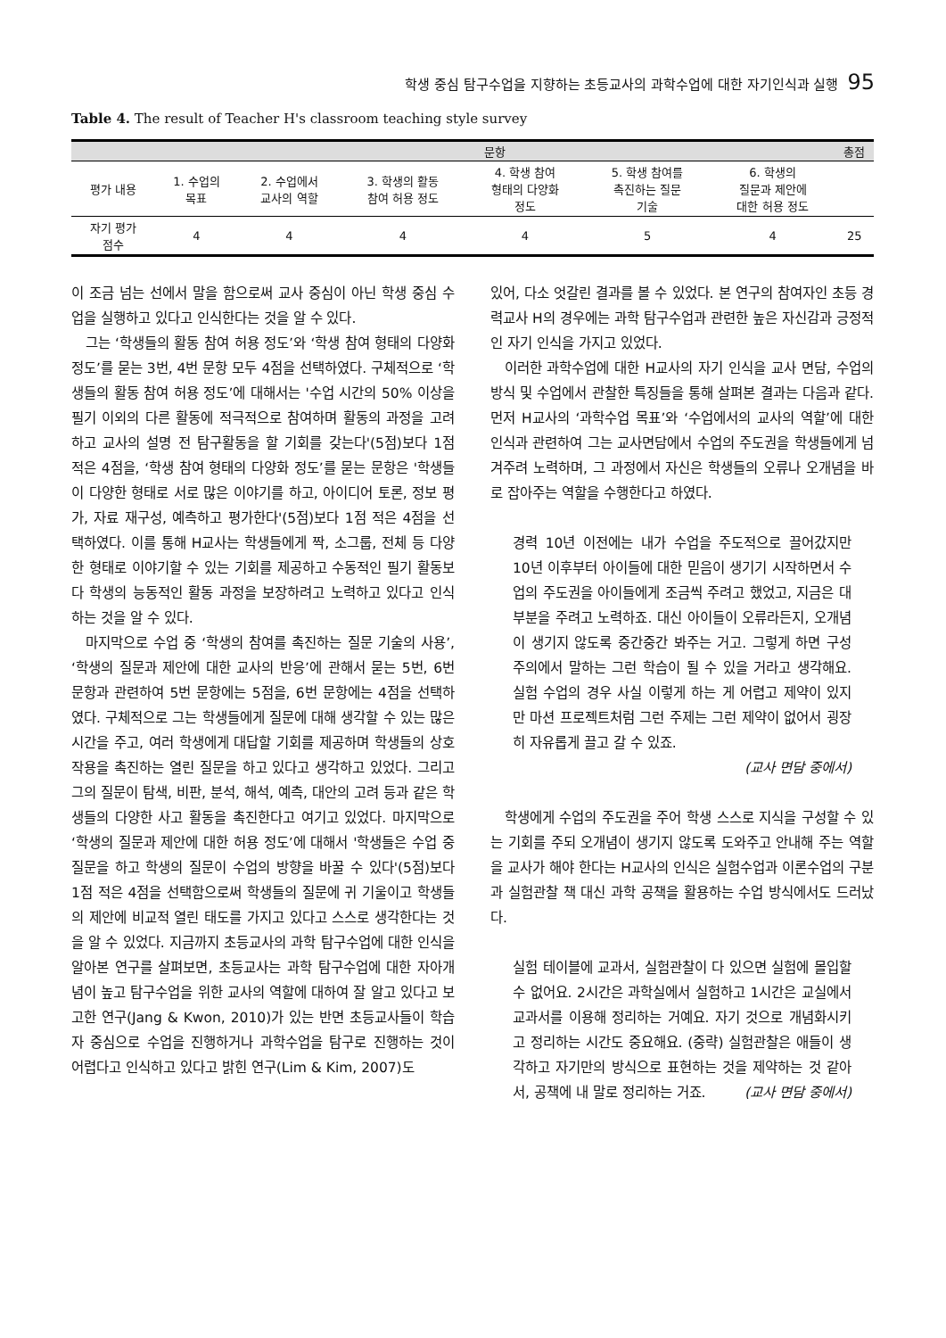학생 중심 탐구수업을 지향하는 초등교사의 과학수업에 대한 자기인식과 실행 95
Table 4. The result of Teacher H's classroom teaching style survey
| | 문항 | | | | | | 총점 |
| --- | --- | --- | --- | --- | --- | --- | --- |
| 평가 내용 | 1. 수업의 목표 | 2. 수업에서 교사의 역할 | 3. 학생의 활동 참여 허용 정도 | 4. 학생 참여 형태의 다양화 정도 | 5. 학생 참여를 촉진하는 질문 기술 | 6. 학생의 질문과 제안에 대한 허용 정도 | |
| 자기 평가 점수 | 4 | 4 | 4 | 4 | 5 | 4 | 25 |
이 조금 넘는 선에서 말을 함으로써 교사 중심이 아닌 학생 중심 수업을 실행하고 있다고 인식한다는 것을 알 수 있다.
그는 ‘학생들의 활동 참여 허용 정도’와 ‘학생 참여 형태의 다양화 정도’를 묻는 3번, 4번 문항 모두 4점을 선택하였다. 구체적으로 ‘학생들의 활동 참여 허용 정도’에 대해서는 '수업 시간의 50% 이상을 필기 이외의 다른 활동에 적극적으로 참여하며 활동의 과정을 고려하고 교사의 설명 전 탐구활동을 할 기회를 갖는다'(5점)보다 1점 적은 4점을, ‘학생 참여 형태의 다양화 정도’를 묻는 문항은 '학생들이 다양한 형태로 서로 많은 이야기를 하고, 아이디어 토론, 정보 평가, 자료 재구성, 예측하고 평가한다'(5점)보다 1점 적은 4점을 선택하였다. 이를 통해 H교사는 학생들에게 짝, 소그룹, 전체 등 다양한 형태로 이야기할 수 있는 기회를 제공하고 수동적인 필기 활동보다 학생의 능동적인 활동 과정을 보장하려고 노력하고 있다고 인식하는 것을 알 수 있다.
마지막으로 수업 중 ‘학생의 참여를 촉진하는 질문 기술의 사용’, ‘학생의 질문과 제안에 대한 교사의 반응’에 관해서 묻는 5번, 6번 문항과 관련하여 5번 문항에는 5점을, 6번 문항에는 4점을 선택하였다. 구체적으로 그는 학생들에게 질문에 대해 생각할 수 있는 많은 시간을 주고, 여러 학생에게 대답할 기회를 제공하며 학생들의 상호작용을 촉진하는 열린 질문을 하고 있다고 생각하고 있었다. 그리고 그의 질문이 탐색, 비판, 분석, 해석, 예측, 대안의 고려 등과 같은 학생들의 다양한 사고 활동을 촉진한다고 여기고 있었다. 마지막으로 ‘학생의 질문과 제안에 대한 허용 정도’에 대해서 '학생들은 수업 중 질문을 하고 학생의 질문이 수업의 방향을 바꿀 수 있다'(5점)보다 1점 적은 4점을 선택함으로써 학생들의 질문에 귀 기울이고 학생들의 제안에 비교적 열린 태도를 가지고 있다고 스스로 생각한다는 것을 알 수 있었다. 지금까지 초등교사의 과학 탐구수업에 대한 인식을 알아본 연구를 살펴보면, 초등교사는 과학 탐구수업에 대한 자아개념이 높고 탐구수업을 위한 교사의 역할에 대하여 잘 알고 있다고 보고한 연구(Jang & Kwon, 2010)가 있는 반면 초등교사들이 학습자 중심으로 수업을 진행하거나 과학수업을 탐구로 진행하는 것이 어렵다고 인식하고 있다고 밝힌 연구(Lim & Kim, 2007)도
있어, 다소 엇갈린 결과를 볼 수 있었다. 본 연구의 참여자인 초등 경력교사 H의 경우에는 과학 탐구수업과 관련한 높은 자신감과 긍정적인 자기 인식을 가지고 있었다.
이러한 과학수업에 대한 H교사의 자기 인식을 교사 면담, 수업의 방식 및 수업에서 관찰한 특징들을 통해 살펴본 결과는 다음과 같다. 먼저 H교사의 ‘과학수업 목표’와 ‘수업에서의 교사의 역할’에 대한 인식과 관련하여 그는 교사면담에서 수업의 주도권을 학생들에게 넘겨주려 노력하며, 그 과정에서 자신은 학생들의 오류나 오개념을 바로 잡아주는 역할을 수행한다고 하였다.
경력 10년 이전에는 내가 수업을 주도적으로 끌어갔지만 10년 이후부터 아이들에 대한 믿음이 생기기 시작하면서 수업의 주도권을 아이들에게 조금씩 주려고 했었고, 지금은 대부분을 주려고 노력하죠. 대신 아이들이 오류라든지, 오개념이 생기지 않도록 중간중간 봐주는 거고. 그렇게 하면 구성주의에서 말하는 그런 학습이 될 수 있을 거라고 생각해요. 실험 수업의 경우 사실 이렇게 하는 게 어렵고 제약이 있지만 마션 프로젝트처럼 그런 주제는 그런 제약이 없어서 굉장히 자유롭게 끌고 갈 수 있죠.
(교사 면담 중에서)
학생에게 수업의 주도권을 주어 학생 스스로 지식을 구성할 수 있는 기회를 주되 오개념이 생기지 않도록 도와주고 안내해 주는 역할을 교사가 해야 한다는 H교사의 인식은 실험수업과 이론수업의 구분과 실험관찰 책 대신 과학 공책을 활용하는 수업 방식에서도 드러났다.
실험 테이블에 교과서, 실험관찰이 다 있으면 실험에 몰입할 수 없어요. 2시간은 과학실에서 실험하고 1시간은 교실에서 교과서를 이용해 정리하는 거예요. 자기 것으로 개념화시키고 정리하는 시간도 중요해요. (중략) 실험관찰은 애들이 생각하고 자기만의 방식으로 표현하는 것을 제약하는 것 같아서, 공책에 내 말로 정리하는 거죠. (교사 면담 중에서)